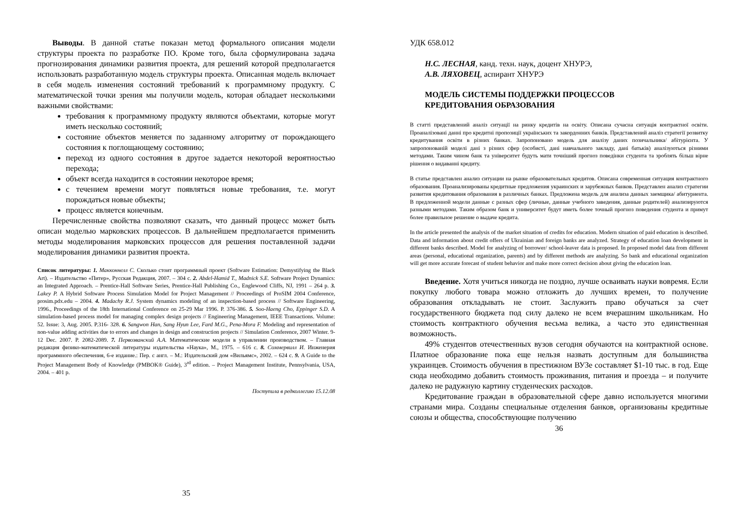Выводы. В данной статье показан метод формального описания модели структуры проекта по разработке ПО. Кроме того, была сформулирована задача прогнозирования динамики развития проекта, для решений которой предполагается использовать разработанную модель структуры проекта. Описанная модель включает в себя модель изменения состояний требований к программному продукту. С математической точки зрения мы получили модель, которая обладает несколькими важными свойствами:
требования к программному продукту являются объектами, которые могут иметь несколько состояний;
состояние объектов меняется по заданному алгоритму от порождающего состояния к поглощающему состоянию;
переход из одного состояния в другое задается некоторой вероятностью перехода;
объект всегда находится в состоянии некоторое время;
с течением времени могут появляться новые требования, т.е. могут порождаться новые объекты;
процесс является конечным.
Перечисленные свойства позволяют сказать, что данный процесс может быть описан моделью марковских процессов. В дальнейшем предполагается применить методы моделирования марковских процессов для решения поставленной задачи моделирования динамики развития проекта.
Список литературы: 1. Макконнелл С. Сколько стоит программный проект (Software Estimation: Demystifying the Black Art). – Издательство «Питер», Русская Редакция, 2007. – 304 с. 2. Abdel-Hamid T., Madnick S.E. Software Project Dynamics: an Integrated Approach. – Prentice-Hall Software Series, Prentice-Hall Publishing Co., Englewood Cliffs, NJ, 1991 – 264 p. 3. Lakey P. A Hybrid Software Process Simulation Model for Project Management // Proceedings of ProSIM 2004 Conference, prosim.pdx.edu – 2004. 4. Madachy R.J. System dynamics modeling of an inspection-based process // Software Engineering, 1996., Proceedings of the 18th International Conference on 25-29 Mar 1996. P. 376-386. 5. Soo-Haeng Cho, Eppinger S.D. A simulation-based process model for managing complex design projects // Engineering Management, IEEE Transactions. Volume: 52. Issue: 3, Aug. 2005. P.316- 328. 6. Sangwon Han, Sang Hyun Lee, Fard M.G., Pena-Mora F. Modeling and representation of non-value adding activities due to errors and changes in design and construction projects // Simulation Conference, 2007 Winter. 9-12 Dec. 2007. P. 2082-2089. 7. Первозванский А.А. Математические модели в управлении производством. – Главная редакция физико-математической литературы издательства «Наука», М., 1975. – 616 с. 8. Соммервилл И. Инженерия программного обеспечения, 6-е издание.: Пер. с англ. – М.: Издательский дом «Вильямс», 2002. – 624 с. 9. A Guide to the Project Management Body of Knowledge (PMBOK® Guide), 3<sup>rd</sup> edition. – Project Management Institute, Pennsylvania, USA, 2004. – 401 p.
Поступила в редколлегию 15.12.08
35
УДК 658.012
Н.С. ЛЕСНАЯ, канд. техн. наук, доцент ХНУРЭ,
А.В. ЛЯХОВЕЦ, аспирант ХНУРЭ
МОДЕЛЬ СИСТЕМЫ ПОДДЕРЖКИ ПРОЦЕССОВ
КРЕДИТОВАНИЯ ОБРАЗОВАНИЯ
В статті представлений аналіз ситуації на ринку кредитів на освіту. Описана сучасна ситуація контрактної освіти. Проаналізовані данні про кредитні пропозиції українських та закордонних банків. Представлений аналіз стратегії розвитку кредитування освіти в різних банках. Запропоновано модель для аналізу даних позичальника/ абітурієнта. У запропонованій моделі дані з різних сфер (особисті, дані навчального закладу, дані батьків) аналізуються різними методами. Таким чином банк та університет будуть мати точніший прогноз поведінки студента та зроблять більш вірне рішення о видаванні кредиту.
В статье представлен анализ ситуации на рынке образовательных кредитов. Описана современная ситуация контрактного образования. Проанализированы кредитные предложения украинских и зарубежных банков. Представлен анализ стратегии развития кредитования образования в различных банках. Предложена модель для анализа данных заемщика/ абитуриента. В предложенной модели данные с разных сфер (личные, данные учебного заведения, данные родителей) анализируются разными методами. Таким образом банк и университет будут иметь более точный прогноз поведения студента и примут более правильное решение о выдаче кредита.
In the article presented the analysis of the market situation of credits for education. Modern situation of paid education is described. Data and information about credit offers of Ukrainian and foreign banks are analyzed. Strategy of education loan development in different banks described. Model for analyzing of borrower/ school-leaver data is proposed. In proposed model data from different areas (personal, educational organization, parents) and by different methods are analyzing. So bank and educational organization will get more accurate forecast of student behavior and make more correct decision about giving the education loan.
Введение. Хотя учиться никогда не поздно, лучше осваивать науки вовремя. Если покупку любого товара можно отложить до лучших времен, то получение образования откладывать не стоит. Заслужить право обучаться за счет государственного бюджета под силу далеко не всем вчерашним школьникам. Но стоимость контрактного обучения весьма велика, а часто это единственная возможность.
49% студентов отечественных вузов сегодня обучаются на контрактной основе. Платное образование пока еще нельзя назвать доступным для большинства украинцев. Стоимость обучения в престижном ВУЗе составляет $1-10 тыс. в год. Еще сюда необходимо добавить стоимость проживания, питания и проезда – и получите далеко не радужную картину студенческих расходов.
Кредитование граждан в образовательной сфере давно используется многими странами мира. Созданы специальные отделения банков, организованы кредитные союзы и общества, способствующие получению
36